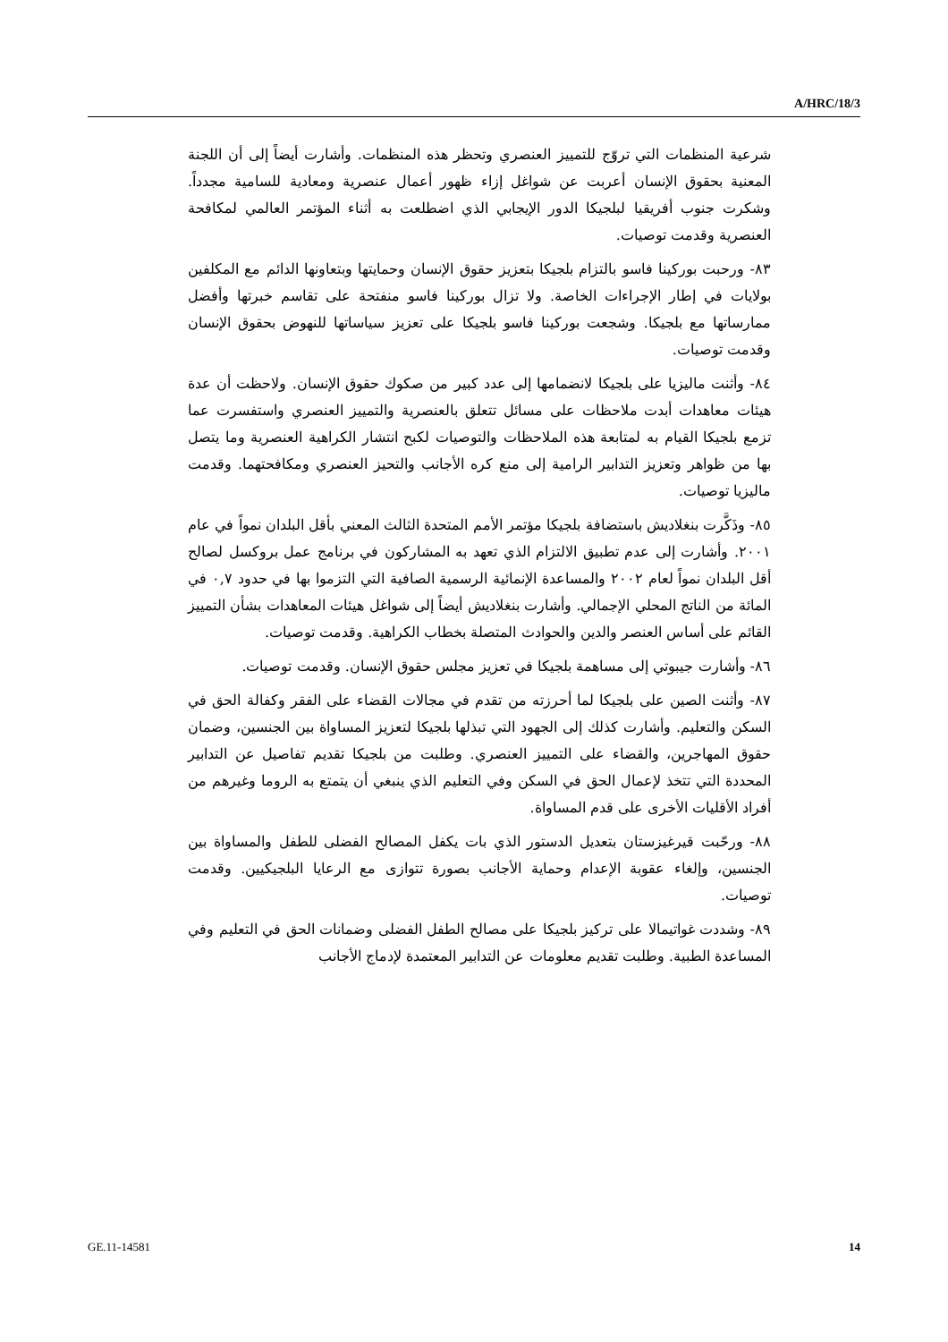A/HRC/18/3
شرعية المنظمات التي تروّج للتمييز العنصري وتحظر هذه المنظمات. وأشارت أيضاً إلى أن اللجنة المعنية بحقوق الإنسان أعربت عن شواغل إزاء ظهور أعمال عنصرية ومعادية للسامية مجدداً. وشكرت جنوب أفريقيا لبلجيكا الدور الإيجابي الذي اضطلعت به أثناء المؤتمر العالمي لمكافحة العنصرية وقدمت توصيات.
٨٣- ورحبت بوركينا فاسو بالتزام بلجيكا بتعزيز حقوق الإنسان وحمايتها وبتعاونها الدائم مع المكلفين بولايات في إطار الإجراءات الخاصة. ولا تزال بوركينا فاسو منفتحة على تقاسم خبرتها وأفضل ممارساتها مع بلجيكا. وشجعت بوركينا فاسو بلجيكا على تعزيز سياساتها للنهوض بحقوق الإنسان وقدمت توصيات.
٨٤- وأثنت ماليزيا على بلجيكا لانضمامها إلى عدد كبير من صكوك حقوق الإنسان. ولاحظت أن عدة هيئات معاهدات أبدت ملاحظات على مسائل تتعلق بالعنصرية والتمييز العنصري واستفسرت عما تزمع بلجيكا القيام به لمتابعة هذه الملاحظات والتوصيات لكبح انتشار الكراهية العنصرية وما يتصل بها من ظواهر وتعزيز التدابير الرامية إلى منع كره الأجانب والتحيز العنصري ومكافحتهما. وقدمت ماليزيا توصيات.
٨٥- وذَكَّرت بنغلاديش باستضافة بلجيكا مؤتمر الأمم المتحدة الثالث المعني بأقل البلدان نمواً في عام ٢٠٠١. وأشارت إلى عدم تطبيق الالتزام الذي تعهد به المشاركون في برنامج عمل بروكسل لصالح أقل البلدان نمواً لعام ٢٠٠٢ والمساعدة الإنمائية الرسمية الصافية التي التزموا بها في حدود ٠,٧ في المائة من الناتج المحلي الإجمالي. وأشارت بنغلاديش أيضاً إلى شواغل هيئات المعاهدات بشأن التمييز القائم على أساس العنصر والدين والحوادث المتصلة بخطاب الكراهية. وقدمت توصيات.
٨٦- وأشارت جيبوتي إلى مساهمة بلجيكا في تعزيز مجلس حقوق الإنسان. وقدمت توصيات.
٨٧- وأثنت الصين على بلجيكا لما أحرزته من تقدم في مجالات القضاء على الفقر وكفالة الحق في السكن والتعليم. وأشارت كذلك إلى الجهود التي تبذلها بلجيكا لتعزيز المساواة بين الجنسين، وضمان حقوق المهاجرين، والقضاء على التمييز العنصري. وطلبت من بلجيكا تقديم تفاصيل عن التدابير المحددة التي تتخذ لإعمال الحق في السكن وفي التعليم الذي ينبغي أن يتمتع به الروما وغيرهم من أفراد الأقليات الأخرى على قدم المساواة.
٨٨- ورحّبت قيرغيزستان بتعديل الدستور الذي بات يكفل المصالح الفضلى للطفل والمساواة بين الجنسين، وإلغاء عقوبة الإعدام وحماية الأجانب بصورة تتوازى مع الرعايا البلجيكيين. وقدمت توصيات.
٨٩- وشددت غواتيمالا على تركيز بلجيكا على مصالح الطفل الفضلى وضمانات الحق في التعليم وفي المساعدة الطبية. وطلبت تقديم معلومات عن التدابير المعتمدة لإدماج الأجانب
GE.11-14581 14